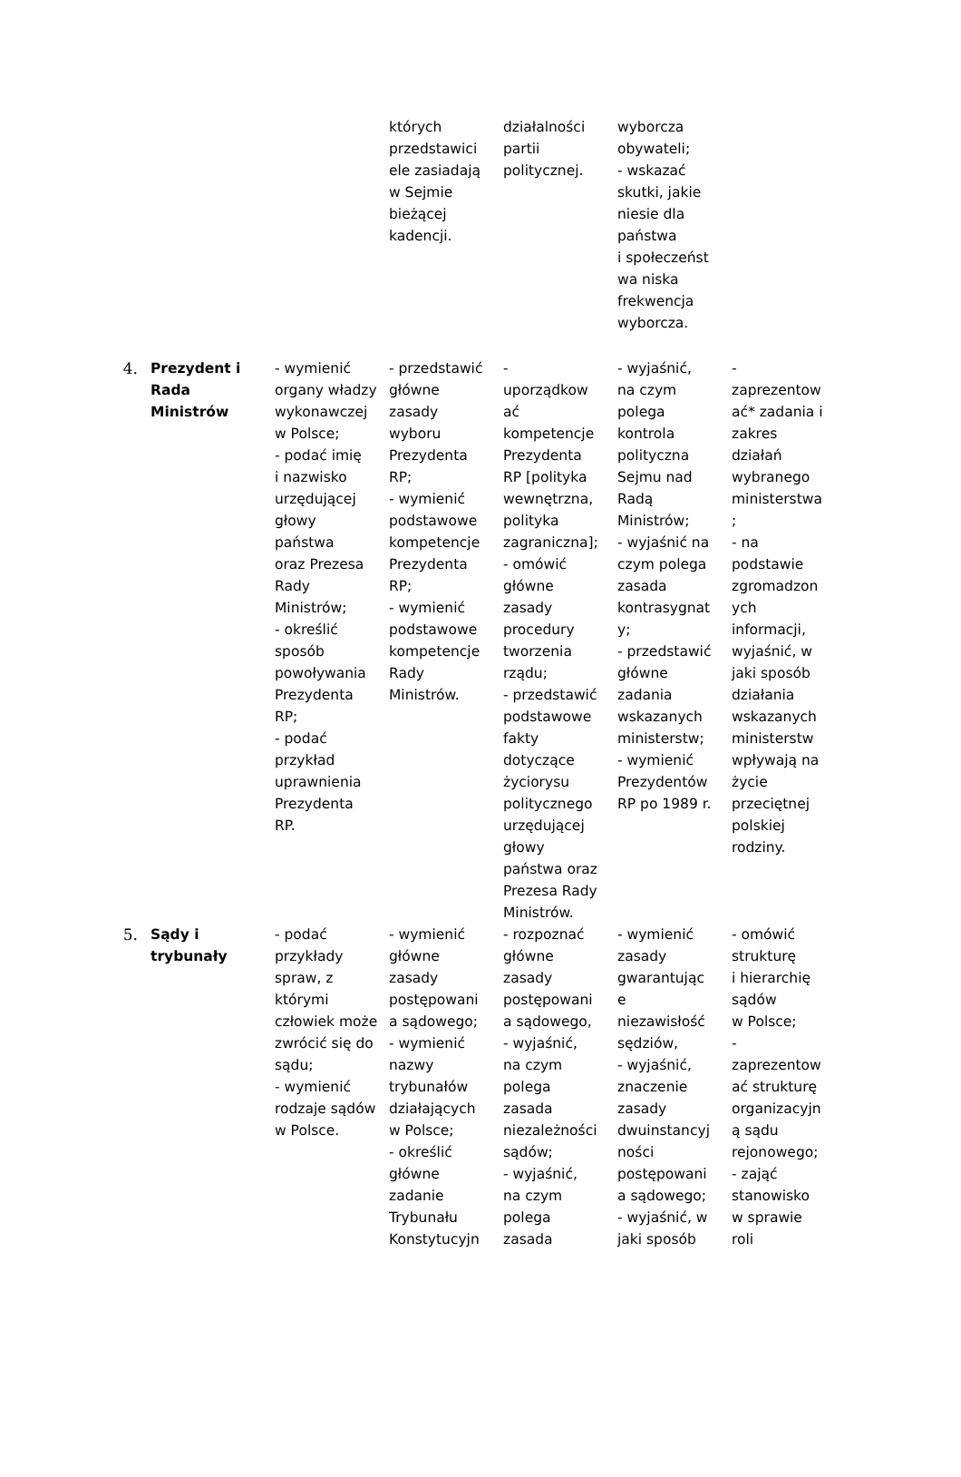| | | | których przedstawici ele zasiadają w Sejmie bieżącej kadencji. | działalności partii politycznej. | wyborcza obywateli; - wskazać skutki, jakie niesie dla państwa i społeczeńst wa niska frekwencja wyborcza. | |
| 4. | Prezydent i Rada Ministrów | - wymienić organy władzy wykonawczej w Polsce; - podać imię i nazwisko urzędującej głowy państwa oraz Prezesa Rady Ministrów; - określić sposób powoływania Prezydenta RP; - podać przykład uprawnienia Prezydenta RP. | - przedstawić główne zasady wyboru Prezydenta RP; - wymienić podstawowe kompetencje Prezydenta RP; - wymienić podstawowe kompetencje Rady Ministrów. | - uporządkow ać kompetencje Prezydenta RP [polityka wewnętrzna, polityka zagraniczna]; - omówić główne zasady procedury tworzenia rządu; - przedstawić podstawowe fakty dotyczące życiorysu politycznego urzędującej głowy państwa oraz Prezesa Rady Ministrów. | - wyjaśnić, na czym polega kontrola polityczna Sejmu nad Radą Ministrów; - wyjaśnić na czym polega zasada kontrasygnat y; - przedstawić główne zadania wskazanych ministerstw; - wymienić Prezydentów RP po 1989 r. | - zaprezentow ać* zadania i zakres działań wybranego ministerstwa ; - na podstawie zgromadzon ych informacji, wyjaśnić, w jaki sposób działania wskazanych ministerstw wpływają na życie przeciętnej polskiej rodziny. |
| 5. | Sądy i trybunały | - podać przykłady spraw, z którymi człowiek może zwrócić się do sądu; - wymienić rodzaje sądów w Polsce. | - wymienić główne zasady postępowani a sądowego; - wymienić nazwy trybunałów działających w Polsce; - określić główne zadanie Trybunału Konstytucyjn | - rozpoznać główne zasady postępowani a sądowego, - wyjaśnić, na czym polega zasada niezależności sądów; - wyjaśnić, na czym polega zasada | - wymienić zasady gwarantując e niezawisłość sędziów, - wyjaśnić, znaczenie zasady dwuinstancyj ności postępowani a sądowego; - wyjaśnić, w jaki sposób | - omówić strukturę i hierarchię sądów w Polsce; - zaprezentow ać strukturę organizacyjn ą sądu rejonowego; - zająć stanowisko w sprawie roli |